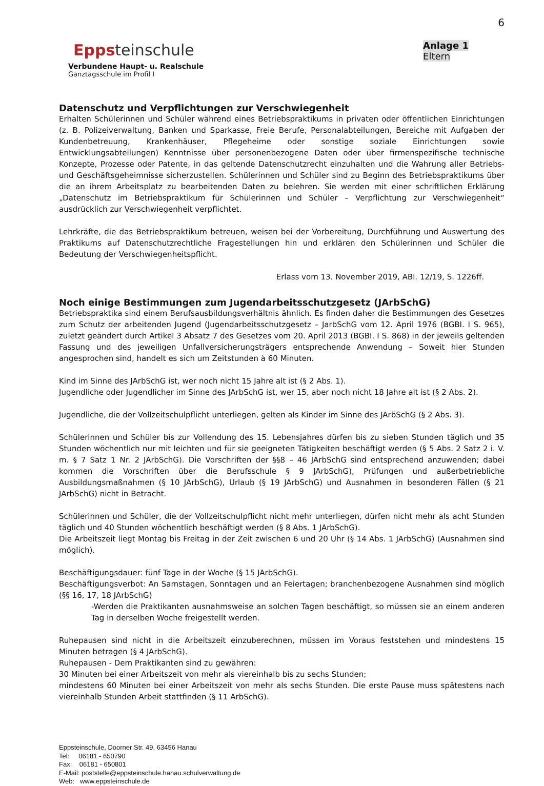Eppsteinschule
Verbundene Haupt- u. Realschule
Ganztagsschule im Profil I
6
Anlage 1
Eltern
Datenschutz und Verpflichtungen zur Verschwiegenheit
Erhalten Schülerinnen und Schüler während eines Betriebspraktikums in privaten oder öffentlichen Einrichtungen (z. B. Polizeiverwaltung, Banken und Sparkasse, Freie Berufe, Personalabteilungen, Bereiche mit Aufgaben der Kundenbetreuung, Krankenhäuser, Pflegeheime oder sonstige soziale Einrichtungen sowie Entwicklungsabteilungen) Kenntnisse über personenbezogene Daten oder über firmenspezifische technische Konzepte, Prozesse oder Patente, in das geltende Datenschutzrecht einzuhalten und die Wahrung aller Betriebs- und Geschäftsgeheimnisse sicherzustellen. Schülerinnen und Schüler sind zu Beginn des Betriebspraktikums über die an ihrem Arbeitsplatz zu bearbeitenden Daten zu belehren. Sie werden mit einer schriftlichen Erklärung „Datenschutz im Betriebspraktikum für Schülerinnen und Schüler – Verpflichtung zur Verschwiegenheit“ ausdrücklich zur Verschwiegenheit verpflichtet.
Lehrkräfte, die das Betriebspraktikum betreuen, weisen bei der Vorbereitung, Durchführung und Auswertung des Praktikums auf Datenschutzrechtliche Fragestellungen hin und erklären den Schülerinnen und Schüler die Bedeutung der Verschwiegenheitspflicht.
Erlass vom 13. November 2019, ABl. 12/19, S. 1226ff.
Noch einige Bestimmungen zum Jugendarbeitsschutzgesetz (JArbSchG)
Betriebspraktika sind einem Berufsausbildungsverhältnis ähnlich. Es finden daher die Bestimmungen des Gesetzes zum Schutz der arbeitenden Jugend (Jugendarbeitsschutzgesetz – JarbSchG vom 12. April 1976 (BGBI. I S. 965), zuletzt geändert durch Artikel 3 Absatz 7 des Gesetzes vom 20. April 2013 (BGBI. I S. 868) in der jeweils geltenden Fassung und des jeweiligen Unfallversicherungsträgers entsprechende Anwendung – Soweit hier Stunden angesprochen sind, handelt es sich um Zeitstunden à 60 Minuten.
Kind im Sinne des JArbSchG ist, wer noch nicht 15 Jahre alt ist (§ 2 Abs. 1).
Jugendliche oder Jugendlicher im Sinne des JArbSchG ist, wer 15, aber noch nicht 18 Jahre alt ist (§ 2 Abs. 2).
Jugendliche, die der Vollzeitschulpflicht unterliegen, gelten als Kinder im Sinne des JArbSchG (§ 2 Abs. 3).
Schülerinnen und Schüler bis zur Vollendung des 15. Lebensjahres dürfen bis zu sieben Stunden täglich und 35 Stunden wöchentlich nur mit leichten und für sie geeigneten Tätigkeiten beschäftigt werden (§ 5 Abs. 2 Satz 2 i. V. m. § 7 Satz 1 Nr. 2 JArbSchG). Die Vorschriften der §§8 – 46 JArbSchG sind entsprechend anzuwenden; dabei kommen die Vorschriften über die Berufsschule § 9 JArbSchG), Prüfungen und außerbetriebliche Ausbildungsmaßnahmen (§ 10 JArbSchG), Urlaub (§ 19 JArbSchG) und Ausnahmen in besonderen Fällen (§ 21 JArbSchG) nicht in Betracht.
Schülerinnen und Schüler, die der Vollzeitschulpflicht nicht mehr unterliegen, dürfen nicht mehr als acht Stunden täglich und 40 Stunden wöchentlich beschäftigt werden (§ 8 Abs. 1 JArbSchG).
Die Arbeitszeit liegt Montag bis Freitag in der Zeit zwischen 6 und 20 Uhr (§ 14 Abs. 1 JArbSchG) (Ausnahmen sind möglich).
Beschäftigungsdauer: fünf Tage in der Woche (§ 15 JArbSchG).
Beschäftigungsverbot: An Samstagen, Sonntagen und an Feiertagen; branchenbezogene Ausnahmen sind möglich (§§ 16, 17, 18 JArbSchG)
-Werden die Praktikanten ausnahmsweise an solchen Tagen beschäftigt, so müssen sie an einem anderen Tag in derselben Woche freigestellt werden.
Ruhepausen sind nicht in die Arbeitszeit einzuberechnen, müssen im Voraus feststehen und mindestens 15 Minuten betragen (§ 4 JArbSchG).
Ruhepausen - Dem Praktikanten sind zu gewähren:
30 Minuten bei einer Arbeitszeit von mehr als viereinhalb bis zu sechs Stunden;
mindestens 60 Minuten bei einer Arbeitszeit von mehr als sechs Stunden. Die erste Pause muss spätestens nach viereinhalb Stunden Arbeit stattfinden (§ 11 ArbSchG).
Eppsteinschule, Doorner Str. 49, 63456 Hanau
Tel: 06181 - 650790
Fax: 06181 - 650801
E-Mail: poststelle@eppsteinschule.hanau.schulverwaltung.de
Web: www.eppsteinschule.de